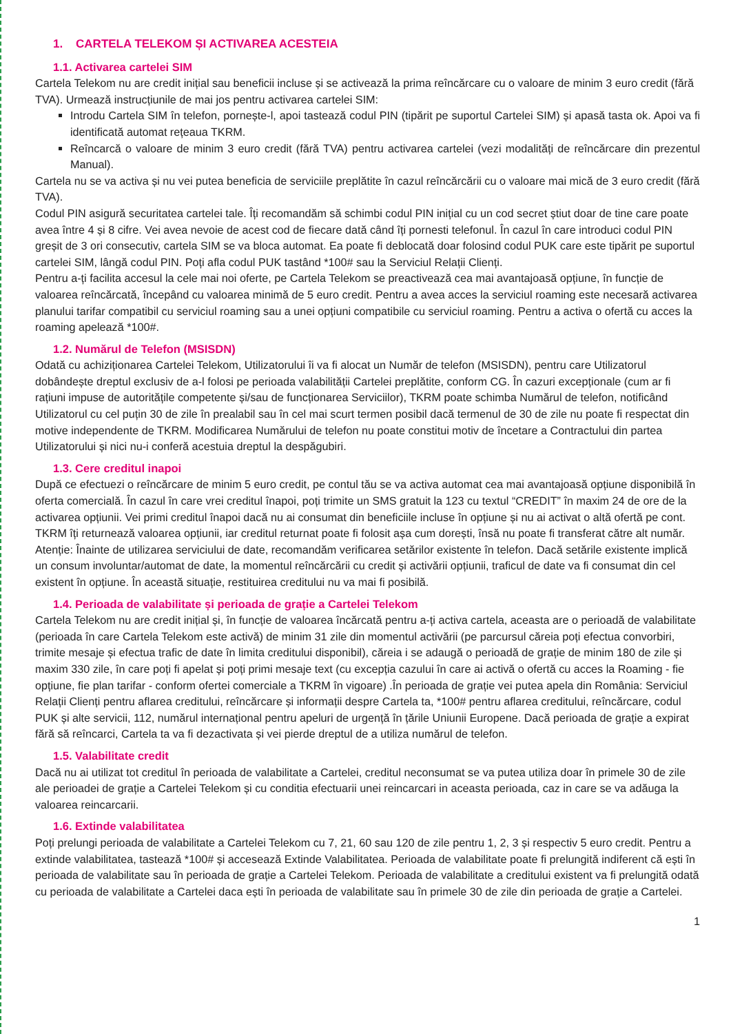1. CARTELA TELEKOM ȘI ACTIVAREA ACESTEIA
1.1. Activarea cartelei SIM
Cartela Telekom nu are credit inițial sau beneficii incluse și se activează la prima reîncărcare cu o valoare de minim 3 euro credit (fără TVA). Urmează instrucțiunile de mai jos pentru activarea cartelei SIM:
Introdu Cartela SIM în telefon, pornește-l, apoi tastează codul PIN (tipărit pe suportul Cartelei SIM) și apasă tasta ok. Apoi va fi identificată automat rețeaua TKRM.
Reîncarcă o valoare de minim 3 euro credit (fără TVA) pentru activarea cartelei (vezi modalități de reîncărcare din prezentul Manual).
Cartela nu se va activa și nu vei putea beneficia de serviciile preplătite în cazul reîncărcării cu o valoare mai mică de 3 euro credit (fără TVA).
Codul PIN asigură securitatea cartelei tale. Îți recomandăm să schimbi codul PIN inițial cu un cod secret știut doar de tine care poate avea între 4 și 8 cifre. Vei avea nevoie de acest cod de fiecare dată când îți pornesti telefonul. În cazul în care introduci codul PIN greșit de 3 ori consecutiv, cartela SIM se va bloca automat. Ea poate fi deblocată doar folosind codul PUK care este tipărit pe suportul cartelei SIM, lângă codul PIN. Poți afla codul PUK tastând *100# sau la Serviciul Relații Clienți.
Pentru a-ți facilita accesul la cele mai noi oferte, pe Cartela Telekom se preactivează cea mai avantajoasă opțiune, în funcție de valoarea reîncărcată, începând cu valoarea minimă de 5 euro credit. Pentru a avea acces la serviciul roaming este necesară activarea planului tarifar compatibil cu serviciul roaming sau a unei opțiuni compatibile cu serviciul roaming. Pentru a activa o ofertă cu acces la roaming apelează *100#.
1.2. Numărul de Telefon (MSISDN)
Odată cu achiziționarea Cartelei Telekom, Utilizatorului îi va fi alocat un Număr de telefon (MSISDN), pentru care Utilizatorul dobândește dreptul exclusiv de a-l folosi pe perioada valabilității Cartelei preplătite, conform CG. În cazuri excepționale (cum ar fi rațiuni impuse de autoritățile competente și/sau de funcționarea Serviciilor), TKRM poate schimba Numărul de telefon, notificând Utilizatorul cu cel puțin 30 de zile în prealabil sau în cel mai scurt termen posibil dacă termenul de 30 de zile nu poate fi respectat din motive independente de TKRM. Modificarea Numărului de telefon nu poate constitui motiv de încetare a Contractului din partea Utilizatorului și nici nu-i conferă acestuia dreptul la despăgubiri.
1.3. Cere creditul inapoi
După ce efectuezi o reîncărcare de minim 5 euro credit, pe contul tău se va activa automat cea mai avantajoasă opțiune disponibilă în oferta comercială. În cazul în care vrei creditul înapoi, poți trimite un SMS gratuit la 123 cu textul “CREDIT” în maxim 24 de ore de la activarea opțiunii. Vei primi creditul înapoi dacă nu ai consumat din beneficiile incluse în opțiune și nu ai activat o altă ofertă pe cont. TKRM îți returnează valoarea opțiunii, iar creditul returnat poate fi folosit așa cum dorești, însă nu poate fi transferat către alt număr. Atenție: Înainte de utilizarea serviciului de date, recomandăm verificarea setărilor existente în telefon. Dacă setările existente implică un consum involuntar/automat de date, la momentul reîncărcării cu credit și activării opțiunii, traficul de date va fi consumat din cel existent în opțiune. În această situație, restituirea creditului nu va mai fi posibilă.
1.4. Perioada de valabilitate și perioada de grație a Cartelei Telekom
Cartela Telekom nu are credit inițial și, în funcție de valoarea încărcată pentru a-ți activa cartela, aceasta are o perioadă de valabilitate (perioada în care Cartela Telekom este activă) de minim 31 zile din momentul activării (pe parcursul căreia poți efectua convorbiri, trimite mesaje și efectua trafic de date în limita creditului disponibil), căreia i se adaugă o perioadă de grație de minim 180 de zile și maxim 330 zile, în care poți fi apelat și poți primi mesaje text (cu excepția cazului în care ai activă o ofertă cu acces la Roaming - fie opțiune, fie plan tarifar - conform ofertei comerciale a TKRM în vigoare) .În perioada de grație vei putea apela din România: Serviciul Relații Clienți pentru aflarea creditului, reîncărcare și informații despre Cartela ta, *100# pentru aflarea creditului, reîncărcare, codul PUK și alte servicii, 112, numărul internațional pentru apeluri de urgență în țările Uniunii Europene. Dacă perioada de grație a expirat fără să reîncarci, Cartela ta va fi dezactivata și vei pierde dreptul de a utiliza numărul de telefon.
1.5. Valabilitate credit
Dacă nu ai utilizat tot creditul în perioada de valabilitate a Cartelei, creditul neconsumat se va putea utiliza doar în primele 30 de zile ale perioadei de grație a Cartelei Telekom și cu conditia efectuarii unei reincarcari in aceasta perioada, caz in care se va adăuga la valoarea reincarcarii.
1.6. Extinde valabilitatea
Poți prelungi perioada de valabilitate a Cartelei Telekom cu 7, 21, 60 sau 120 de zile pentru 1, 2, 3 și respectiv 5 euro credit. Pentru a extinde valabilitatea, tastează *100# și accesează Extinde Valabilitatea. Perioada de valabilitate poate fi prelungită indiferent că ești în perioada de valabilitate sau în perioada de grație a Cartelei Telekom. Perioada de valabilitate a creditului existent va fi prelungită odată cu perioada de valabilitate a Cartelei daca ești în perioada de valabilitate sau în primele 30 de zile din perioada de grație a Cartelei.
1